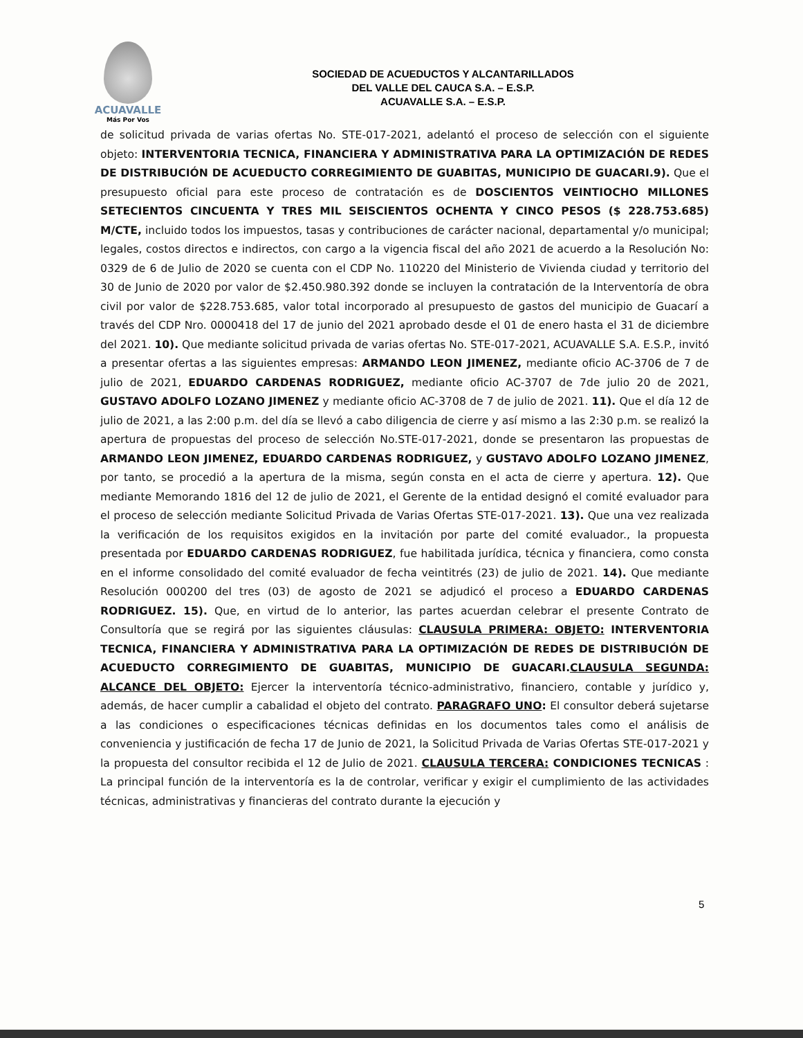ACUAVALLE
Más Por Vos
SOCIEDAD DE ACUEDUCTOS Y ALCANTARILLADOS
DEL VALLE DEL CAUCA S.A. – E.S.P.
ACUAVALLE S.A. – E.S.P.
de solicitud privada de varias ofertas No. STE-017-2021, adelantó el proceso de selección con el siguiente objeto: INTERVENTORIA TECNICA, FINANCIERA Y ADMINISTRATIVA PARA LA OPTIMIZACIÓN DE REDES DE DISTRIBUCIÓN DE ACUEDUCTO CORREGIMIENTO DE GUABITAS, MUNICIPIO DE GUACARI.9). Que el presupuesto oficial para este proceso de contratación es de DOSCIENTOS VEINTIOCHO MILLONES SETECIENTOS CINCUENTA Y TRES MIL SEISCIENTOS OCHENTA Y CINCO PESOS ($ 228.753.685) M/CTE, incluido todos los impuestos, tasas y contribuciones de carácter nacional, departamental y/o municipal; legales, costos directos e indirectos, con cargo a la vigencia fiscal del año 2021 de acuerdo a la Resolución No: 0329 de 6 de Julio de 2020 se cuenta con el CDP No. 110220 del Ministerio de Vivienda ciudad y territorio del 30 de Junio de 2020 por valor de $2.450.980.392 donde se incluyen la contratación de la Interventoría de obra civil por valor de $228.753.685, valor total incorporado al presupuesto de gastos del municipio de Guacarí a través del CDP Nro. 0000418 del 17 de junio del 2021 aprobado desde el 01 de enero hasta el 31 de diciembre del 2021. 10). Que mediante solicitud privada de varias ofertas No. STE-017-2021, ACUAVALLE S.A. E.S.P., invitó a presentar ofertas a las siguientes empresas: ARMANDO LEON JIMENEZ, mediante oficio AC-3706 de 7 de julio de 2021, EDUARDO CARDENAS RODRIGUEZ, mediante oficio AC-3707 de 7de julio 20 de 2021, GUSTAVO ADOLFO LOZANO JIMENEZ y mediante oficio AC-3708 de 7 de julio de 2021. 11). Que el día 12 de julio de 2021, a las 2:00 p.m. del día se llevó a cabo diligencia de cierre y así mismo a las 2:30 p.m. se realizó la apertura de propuestas del proceso de selección No.STE-017-2021, donde se presentaron las propuestas de ARMANDO LEON JIMENEZ, EDUARDO CARDENAS RODRIGUEZ, y GUSTAVO ADOLFO LOZANO JIMENEZ, por tanto, se procedió a la apertura de la misma, según consta en el acta de cierre y apertura. 12). Que mediante Memorando 1816 del 12 de julio de 2021, el Gerente de la entidad designó el comité evaluador para el proceso de selección mediante Solicitud Privada de Varias Ofertas STE-017-2021. 13). Que una vez realizada la verificación de los requisitos exigidos en la invitación por parte del comité evaluador., la propuesta presentada por EDUARDO CARDENAS RODRIGUEZ, fue habilitada jurídica, técnica y financiera, como consta en el informe consolidado del comité evaluador de fecha veintitrés (23) de julio de 2021. 14). Que mediante Resolución 000200 del tres (03) de agosto de 2021 se adjudicó el proceso a EDUARDO CARDENAS RODRIGUEZ. 15). Que, en virtud de lo anterior, las partes acuerdan celebrar el presente Contrato de Consultoría que se regirá por las siguientes cláusulas: CLAUSULA PRIMERA: OBJETO: INTERVENTORIA TECNICA, FINANCIERA Y ADMINISTRATIVA PARA LA OPTIMIZACIÓN DE REDES DE DISTRIBUCIÓN DE ACUEDUCTO CORREGIMIENTO DE GUABITAS, MUNICIPIO DE GUACARI.CLAUSULA SEGUNDA: ALCANCE DEL OBJETO: Ejercer la interventoría técnico-administrativo, financiero, contable y jurídico y, además, de hacer cumplir a cabalidad el objeto del contrato. PARAGRAFO UNO: El consultor deberá sujetarse a las condiciones o especificaciones técnicas definidas en los documentos tales como el análisis de conveniencia y justificación de fecha 17 de Junio de 2021, la Solicitud Privada de Varias Ofertas STE-017-2021 y la propuesta del consultor recibida el 12 de Julio de 2021. CLAUSULA TERCERA: CONDICIONES TECNICAS : La principal función de la interventoría es la de controlar, verificar y exigir el cumplimiento de las actividades técnicas, administrativas y financieras del contrato durante la ejecución y
5